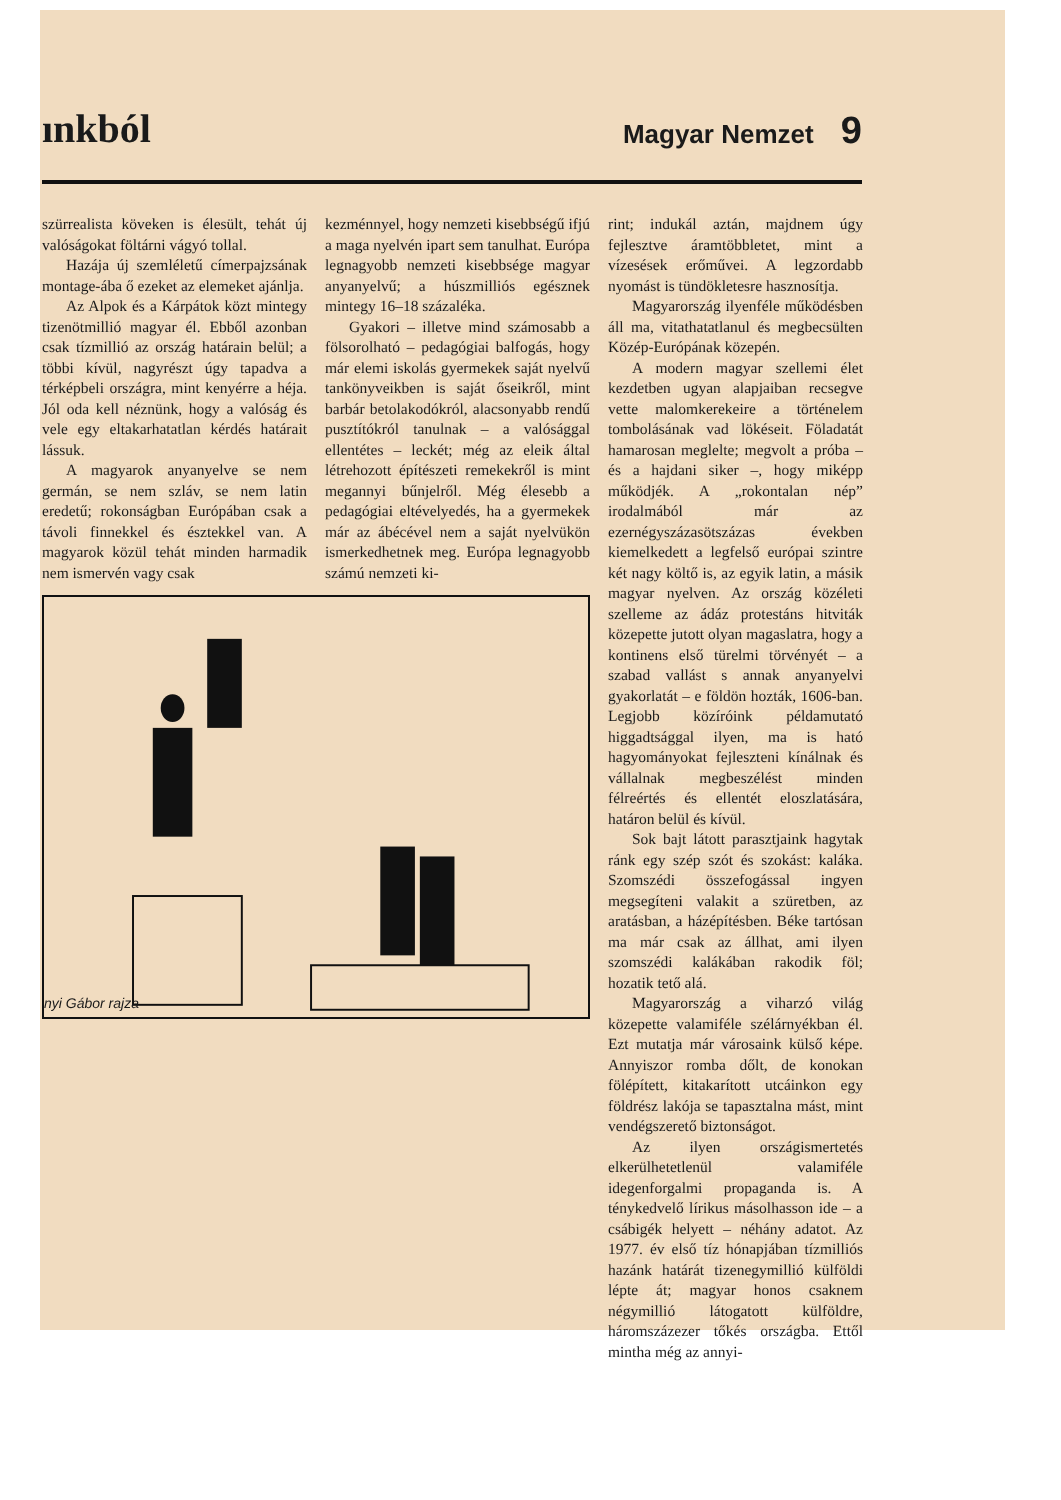ınkból Magyar Nemzet 9
szürrealista köveken is élesült, tehát új valóságokat föltárni vágyó tollal.
Hazája új szemléletű címerpajzsának montage-ába ő ezeket az elemeket ajánlja.
Az Alpok és a Kárpátok közt mintegy tizenötmillió magyar él. Ebből azonban csak tízmillió az ország határain belül; a többi kívül, nagyrészt úgy tapadva a térképbeli országra, mint kenyérre a héja. Jól oda kell néznünk, hogy a valóság és vele egy eltakarhatatlan kérdés határait lássuk.
A magyarok anyanyelve se nem germán, se nem szláv, se nem latin eredetű; rokonságban Európában csak a távoli finnekkel és észtekkel van. A magyarok közül tehát minden harmadik nem ismervén vagy csak
kezménnyel, hogy nemzeti kisebbségű ifjú a maga nyelvén ipart sem tanulhat. Európa legnagyobb nemzeti kisebbsége magyar anyanyelvű; a húszmilliós egésznek mintegy 16–18 százaléka.
Gyakori – illetve mind számosabb a fölsorolható – pedagógiai balfogás, hogy már elemi iskolás gyermekek saját nyelvű tankönyveikben is saját őseikről, mint barbár betolakodókról, alacsonyabb rendű pusztítókról tanulnak – a valósággal ellentétes – leckét; még az eleik által létrehozott építészeti remekekről is mint megannyi bűnjelről. Még élesebb a pedagógiai eltévelyedés, ha a gyermekek már az ábécével nem a saját nyelvükön ismerkedhetnek meg. Európa legnagyobb számú nemzeti ki-
nyi Gábor rajza
rint; indukál aztán, majdnem úgy fejlesztve áramtöbbletet, mint a vízesések erőművei. A legzordabb nyomást is tündökletesre hasznosítja.
Magyarország ilyenféle működésben áll ma, vitathatatlanul és megbecsülten Közép-Európának közepén.
A modern magyar szellemi élet kezdetben ugyan alapjaiban recsegve vette malomkerekeire a történelem tombolásának vad lökéseit. Föladatát hamarosan meglelte; megvolt a próba – és a hajdani siker –, hogy miképp működjék. A „rokontalan nép” irodalmából már az ezernégyszázasötszázas években kiemelkedett a legfelső európai szintre két nagy költő is, az egyik latin, a másik magyar nyelven. Az ország közéleti szelleme az ádáz protestáns hitviták közepette jutott olyan magaslatra, hogy a kontinens első türelmi törvényét – a szabad vallást s annak anyanyelvi gyakorlatát – e földön hozták, 1606-ban. Legjobb közíróink példamutató higgadtsággal ilyen, ma is ható hagyományokat fejleszteni kínálnak és vállalnak megbeszélést minden félreértés és ellentét eloszlatására, határon belül és kívül.
Sok bajt látott parasztjaink hagytak ránk egy szép szót és szokást: kaláka. Szomszédi összefogással ingyen megsegíteni valakit a szüretben, az aratásban, a házépítésben. Béke tartósan ma már csak az állhat, ami ilyen szomszédi kalákában rakodik föl; hozatik tető alá.
Magyarország a viharzó világ közepette valamiféle szélárnyékban él. Ezt mutatja már városaink külső képe. Annyiszor romba dőlt, de konokan fölépített, kitakarított utcáinkon egy földrész lakója se tapasztalna mást, mint vendégszerető biztonságot.
Az ilyen országismertetés elkerülhetetlenül valamiféle idegenforgalmi propaganda is. A ténykedvelő lírikus másolhasson ide – a csábigék helyett – néhány adatot. Az 1977. év első tíz hónapjában tízmilliós hazánk határát tizenegymillió külföldi lépte át; magyar honos csaknem négymillió látogatott külföldre, háromszázezer tőkés országba. Ettől mintha még az annyi-